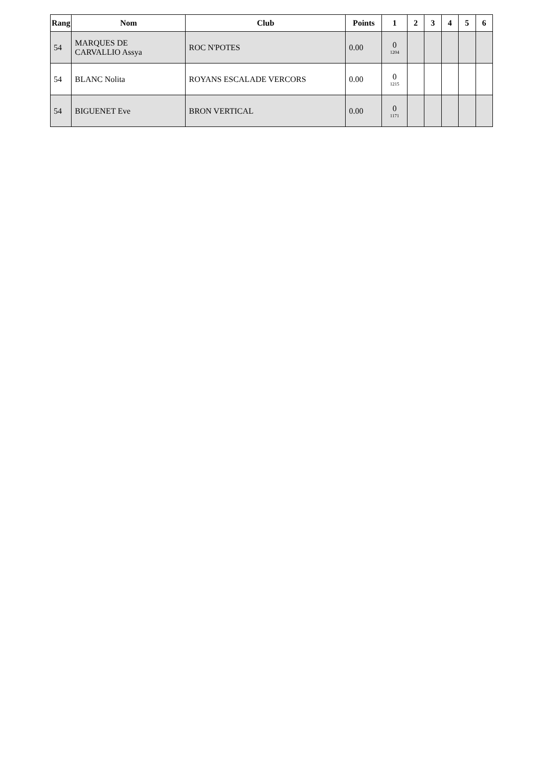| Rang | Nom | Club | Points | 1 | 2 | 3 | 4 | 5 | 6 |
| --- | --- | --- | --- | --- | --- | --- | --- | --- | --- |
| 54 | MARQUES DE CARVALLIO Assya | ROC N'POTES | 0.00 | 0 1204 | | | | | |
| 54 | BLANC Nolita | ROYANS ESCALADE VERCORS | 0.00 | 0 1215 | | | | | |
| 54 | BIGUENET Eve | BRON VERTICAL | 0.00 | 0 1171 | | | | | |